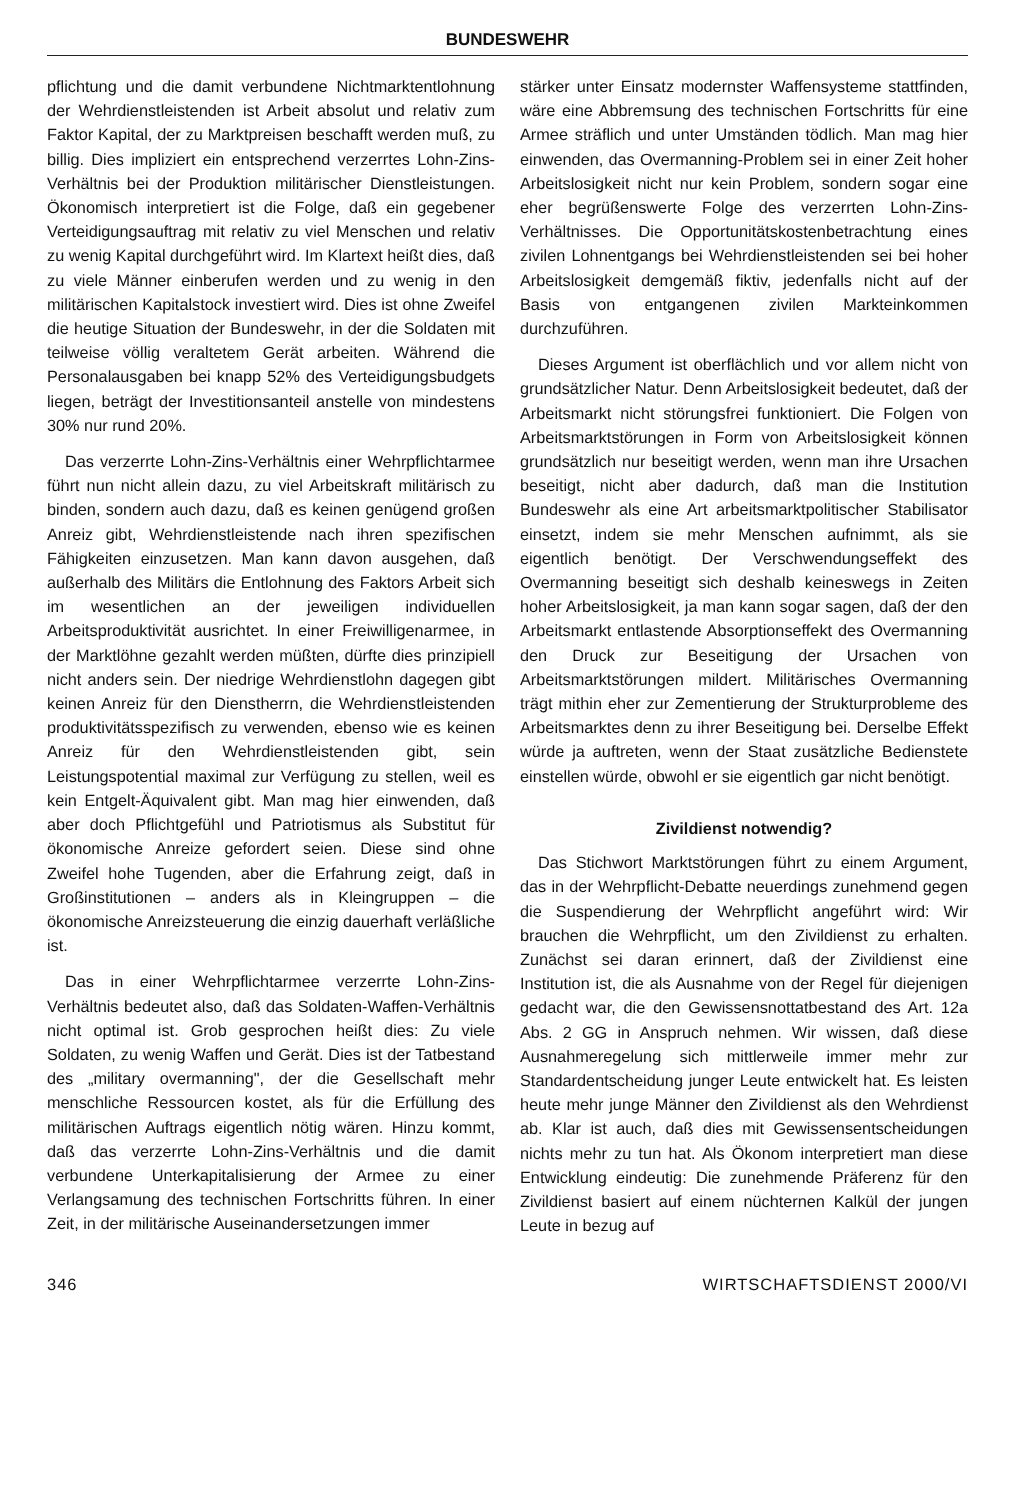BUNDESWEHR
pflichtung und die damit verbundene Nichtmarktentlohnung der Wehrdienstleistenden ist Arbeit absolut und relativ zum Faktor Kapital, der zu Marktpreisen beschafft werden muß, zu billig. Dies impliziert ein entsprechend verzerrtes Lohn-Zins-Verhältnis bei der Produktion militärischer Dienstleistungen. Ökonomisch interpretiert ist die Folge, daß ein gegebener Verteidigungsauftrag mit relativ zu viel Menschen und relativ zu wenig Kapital durchgeführt wird. Im Klartext heißt dies, daß zu viele Männer einberufen werden und zu wenig in den militärischen Kapitalstock investiert wird. Dies ist ohne Zweifel die heutige Situation der Bundeswehr, in der die Soldaten mit teilweise völlig veraltetem Gerät arbeiten. Während die Personalausgaben bei knapp 52% des Verteidigungsbudgets liegen, beträgt der Investitionsanteil anstelle von mindestens 30% nur rund 20%.
Das verzerrte Lohn-Zins-Verhältnis einer Wehrpflichtarmee führt nun nicht allein dazu, zu viel Arbeitskraft militärisch zu binden, sondern auch dazu, daß es keinen genügend großen Anreiz gibt, Wehrdienstleistende nach ihren spezifischen Fähigkeiten einzusetzen. Man kann davon ausgehen, daß außerhalb des Militärs die Entlohnung des Faktors Arbeit sich im wesentlichen an der jeweiligen individuellen Arbeitsproduktivität ausrichtet. In einer Freiwilligenarmee, in der Marktlöhne gezahlt werden müßten, dürfte dies prinzipiell nicht anders sein. Der niedrige Wehrdienstlohn dagegen gibt keinen Anreiz für den Dienstherrn, die Wehrdienstleistenden produktivitätsspezifisch zu verwenden, ebenso wie es keinen Anreiz für den Wehrdienstleistenden gibt, sein Leistungspotential maximal zur Verfügung zu stellen, weil es kein Entgelt-Äquivalent gibt. Man mag hier einwenden, daß aber doch Pflichtgefühl und Patriotismus als Substitut für ökonomische Anreize gefordert seien. Diese sind ohne Zweifel hohe Tugenden, aber die Erfahrung zeigt, daß in Großinstitutionen – anders als in Kleingruppen – die ökonomische Anreizsteuerung die einzig dauerhaft verläßliche ist.
Das in einer Wehrpflichtarmee verzerrte Lohn-Zins-Verhältnis bedeutet also, daß das Soldaten-Waffen-Verhältnis nicht optimal ist. Grob gesprochen heißt dies: Zu viele Soldaten, zu wenig Waffen und Gerät. Dies ist der Tatbestand des „military overmanning", der die Gesellschaft mehr menschliche Ressourcen kostet, als für die Erfüllung des militärischen Auftrags eigentlich nötig wären. Hinzu kommt, daß das verzerrte Lohn-Zins-Verhältnis und die damit verbundene Unterkapitalisierung der Armee zu einer Verlangsamung des technischen Fortschritts führen. In einer Zeit, in der militärische Auseinandersetzungen immer
stärker unter Einsatz modernster Waffensysteme stattfinden, wäre eine Abbremsung des technischen Fortschritts für eine Armee sträflich und unter Umständen tödlich. Man mag hier einwenden, das Overmanning-Problem sei in einer Zeit hoher Arbeitslosigkeit nicht nur kein Problem, sondern sogar eine eher begrüßenswerte Folge des verzerrten Lohn-Zins-Verhältnisses. Die Opportunitätskostenbetrachtung eines zivilen Lohnentgangs bei Wehrdienstleistenden sei bei hoher Arbeitslosigkeit demgemäß fiktiv, jedenfalls nicht auf der Basis von entgangenen zivilen Markteinkommen durchzuführen.
Dieses Argument ist oberflächlich und vor allem nicht von grundsätzlicher Natur. Denn Arbeitslosigkeit bedeutet, daß der Arbeitsmarkt nicht störungsfrei funktioniert. Die Folgen von Arbeitsmarktstörungen in Form von Arbeitslosigkeit können grundsätzlich nur beseitigt werden, wenn man ihre Ursachen beseitigt, nicht aber dadurch, daß man die Institution Bundeswehr als eine Art arbeitsmarktpolitischer Stabilisator einsetzt, indem sie mehr Menschen aufnimmt, als sie eigentlich benötigt. Der Verschwendungseffekt des Overmanning beseitigt sich deshalb keineswegs in Zeiten hoher Arbeitslosigkeit, ja man kann sogar sagen, daß der den Arbeitsmarkt entlastende Absorptionseffekt des Overmanning den Druck zur Beseitigung der Ursachen von Arbeitsmarktstörungen mildert. Militärisches Overmanning trägt mithin eher zur Zementierung der Strukturprobleme des Arbeitsmarktes denn zu ihrer Beseitigung bei. Derselbe Effekt würde ja auftreten, wenn der Staat zusätzliche Bedienstete einstellen würde, obwohl er sie eigentlich gar nicht benötigt.
Zivildienst notwendig?
Das Stichwort Marktstörungen führt zu einem Argument, das in der Wehrpflicht-Debatte neuerdings zunehmend gegen die Suspendierung der Wehrpflicht angeführt wird: Wir brauchen die Wehrpflicht, um den Zivildienst zu erhalten. Zunächst sei daran erinnert, daß der Zivildienst eine Institution ist, die als Ausnahme von der Regel für diejenigen gedacht war, die den Gewissensnottatbestand des Art. 12a Abs. 2 GG in Anspruch nehmen. Wir wissen, daß diese Ausnahmeregelung sich mittlerweile immer mehr zur Standardentscheidung junger Leute entwickelt hat. Es leisten heute mehr junge Männer den Zivildienst als den Wehrdienst ab. Klar ist auch, daß dies mit Gewissensentscheidungen nichts mehr zu tun hat. Als Ökonom interpretiert man diese Entwicklung eindeutig: Die zunehmende Präferenz für den Zivildienst basiert auf einem nüchternen Kalkül der jungen Leute in bezug auf
346 WIRTSCHAFTSDIENST 2000/VI